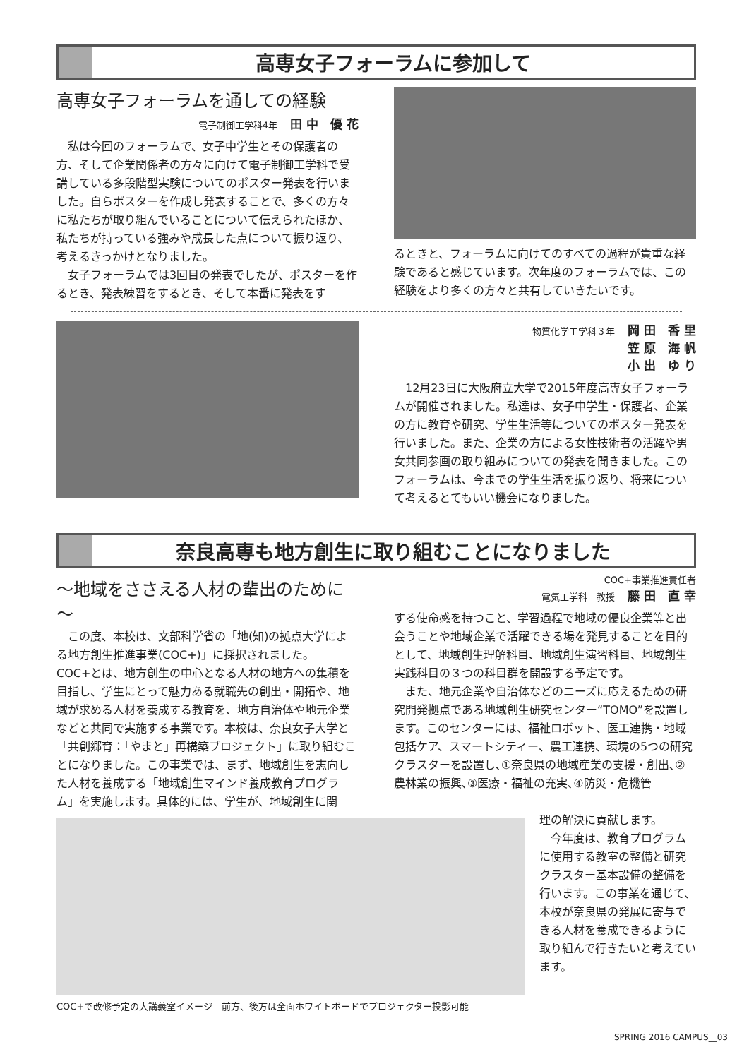高専女子フォーラムに参加して
高専女子フォーラムを通しての経験
電子制御工学科4年 田 中　優 花
私は今回のフォーラムで、女子中学生とその保護者の方、そして企業関係者の方々に向けて電子制御工学科で受講している多段階型実験についてのポスター発表を行いました。自らポスターを作成し発表することで、多くの方々に私たちが取り組んでいることについて伝えられたほか、私たちが持っている強みや成長した点について振り返り、考えるきっかけとなりました。
女子フォーラムでは3回目の発表でしたが、ポスターを作るとき、発表練習をするとき、そして本番に発表をす
るときと、フォーラムに向けてのすべての過程が貴重な経験であると感じています。次年度のフォーラムでは、この経験をより多くの方々と共有していきたいです。
物質化学工学科３年 岡 田　香 里
笠 原　海 帆
小 出　ゆ り
12月23日に大阪府立大学で2015年度高専女子フォーラムが開催されました。私達は、女子中学生・保護者、企業の方に教育や研究、学生生活等についてのポスター発表を行いました。また、企業の方による女性技術者の活躍や男女共同参画の取り組みについての発表を聞きました。このフォーラムは、今までの学生生活を振り返り、将来について考えるとてもいい機会になりました。
奈良高専も地方創生に取り組むことになりました
～地域をささえる人材の輩出のために～
この度、本校は、文部科学省の「地(知)の拠点大学による地方創生推進事業(COC+)」に採択されました。COC+とは、地方創生の中心となる人材の地方への集積を目指し、学生にとって魅力ある就職先の創出・開拓や、地域が求める人材を養成する教育を、地方自治体や地元企業などと共同で実施する事業です。本校は、奈良女子大学と「共創郷育：「やまと」再構築プロジェクト」に取り組むことになりました。この事業では、まず、地域創生を志向した人材を養成する「地域創生マインド養成教育プログラム」を実施します。具体的には、学生が、地域創生に関
COC+事業推進責任者
電気工学科　教授 藤 田　直 幸
する使命感を持つこと、学習過程で地域の優良企業等と出会うことや地域企業で活躍できる場を発見することを目的として、地域創生理解科目、地域創生演習科目、地域創生実践科目の３つの科目群を開設する予定です。
また、地元企業や自治体などのニーズに応えるための研究開発拠点である地域創生研究センター“TOMO”を設置します。このセンターには、福祉ロボット、医工連携・地域包括ケア、スマートシティー、農工連携、環境の5つの研究クラスターを設置し､①奈良県の地域産業の支援・創出､②農林業の振興､③医療・福祉の充実､④防災・危機管
COC+で改修予定の大講義室イメージ　前方、後方は全面ホワイトボードでプロジェクター投影可能
理の解決に貢献します。
今年度は、教育プログラムに使用する教室の整備と研究クラスター基本設備の整備を行います。この事業を通じて、本校が奈良県の発展に寄与できる人材を養成できるように取り組んで行きたいと考えています。
SPRING 2016 CAMPUS__03